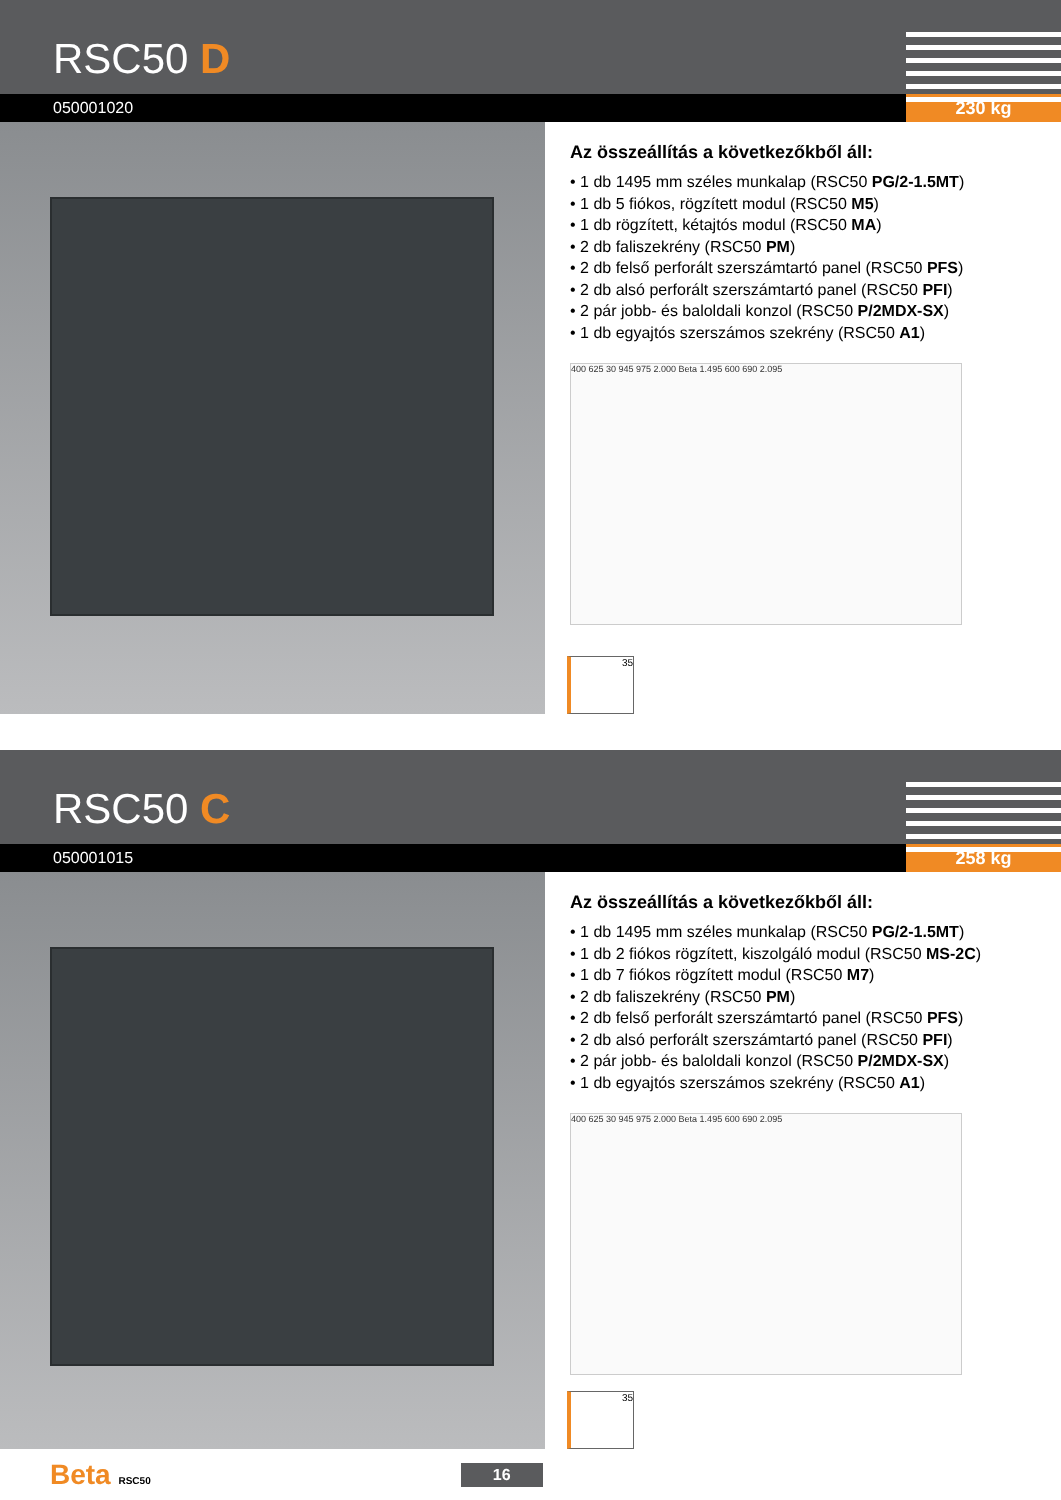RSC50 D
050001020 230 kg
Az összeállítás a következőkből áll:
• 1 db 1495 mm széles munkalap (RSC50 PG/2-1.5MT)
• 1 db 5 fiókos, rögzített modul (RSC50 M5)
• 1 db rögzített, kétajtós modul (RSC50 MA)
• 2 db faliszekrény (RSC50 PM)
• 2 db felső perforált szerszámtartó panel (RSC50 PFS)
• 2 db alsó perforált szerszámtartó panel (RSC50 PFI)
• 2 pár jobb- és baloldali konzol (RSC50 P/2MDX-SX)
• 1 db egyajtós szerszámos szekrény (RSC50 A1)
400 625 30 945 975 2.000 Beta 1.495 600 690 2.095
35
RSC50 C
050001015 258 kg
Az összeállítás a következőkből áll:
• 1 db 1495 mm széles munkalap (RSC50 PG/2-1.5MT)
• 1 db 2 fiókos rögzített, kiszolgáló modul (RSC50 MS-2C)
• 1 db 7 fiókos rögzített modul (RSC50 M7)
• 2 db faliszekrény (RSC50 PM)
• 2 db felső perforált szerszámtartó panel (RSC50 PFS)
• 2 db alsó perforált szerszámtartó panel (RSC50 PFI)
• 2 pár jobb- és baloldali konzol (RSC50 P/2MDX-SX)
• 1 db egyajtós szerszámos szekrény (RSC50 A1)
400 625 30 945 975 2.000 Beta 1.495 600 690 2.095
35
Beta RSC50 16